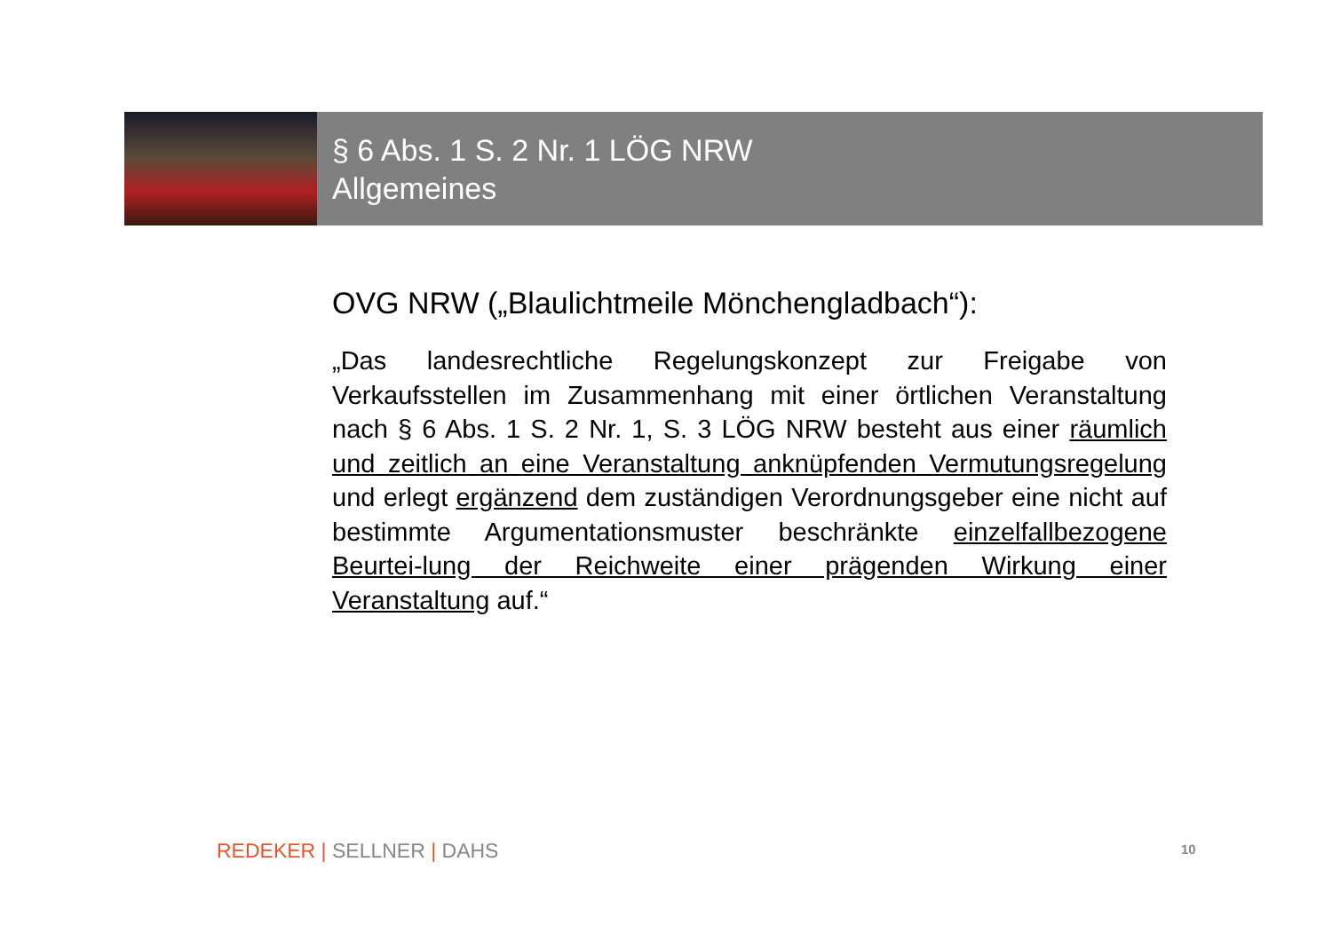§ 6 Abs. 1 S. 2 Nr. 1 LÖG NRW
Allgemeines
OVG NRW („Blaulichtmeile Mönchengladbach“):
„Das landesrechtliche Regelungskonzept zur Freigabe von Verkaufsstellen im Zusammenhang mit einer örtlichen Veranstaltung nach § 6 Abs. 1 S. 2 Nr. 1, S. 3 LÖG NRW besteht aus einer räumlich und zeitlich an eine Veranstaltung anknüpfenden Vermutungsregelung und erlegt ergänzend dem zuständigen Verordnungsgeber eine nicht auf bestimmte Argumentationsmuster beschränkte einzelfallbezogene Beurtei-lung der Reichweite einer prägenden Wirkung einer Veranstaltung auf.“
REDEKER | SELLNER | DAHS 10